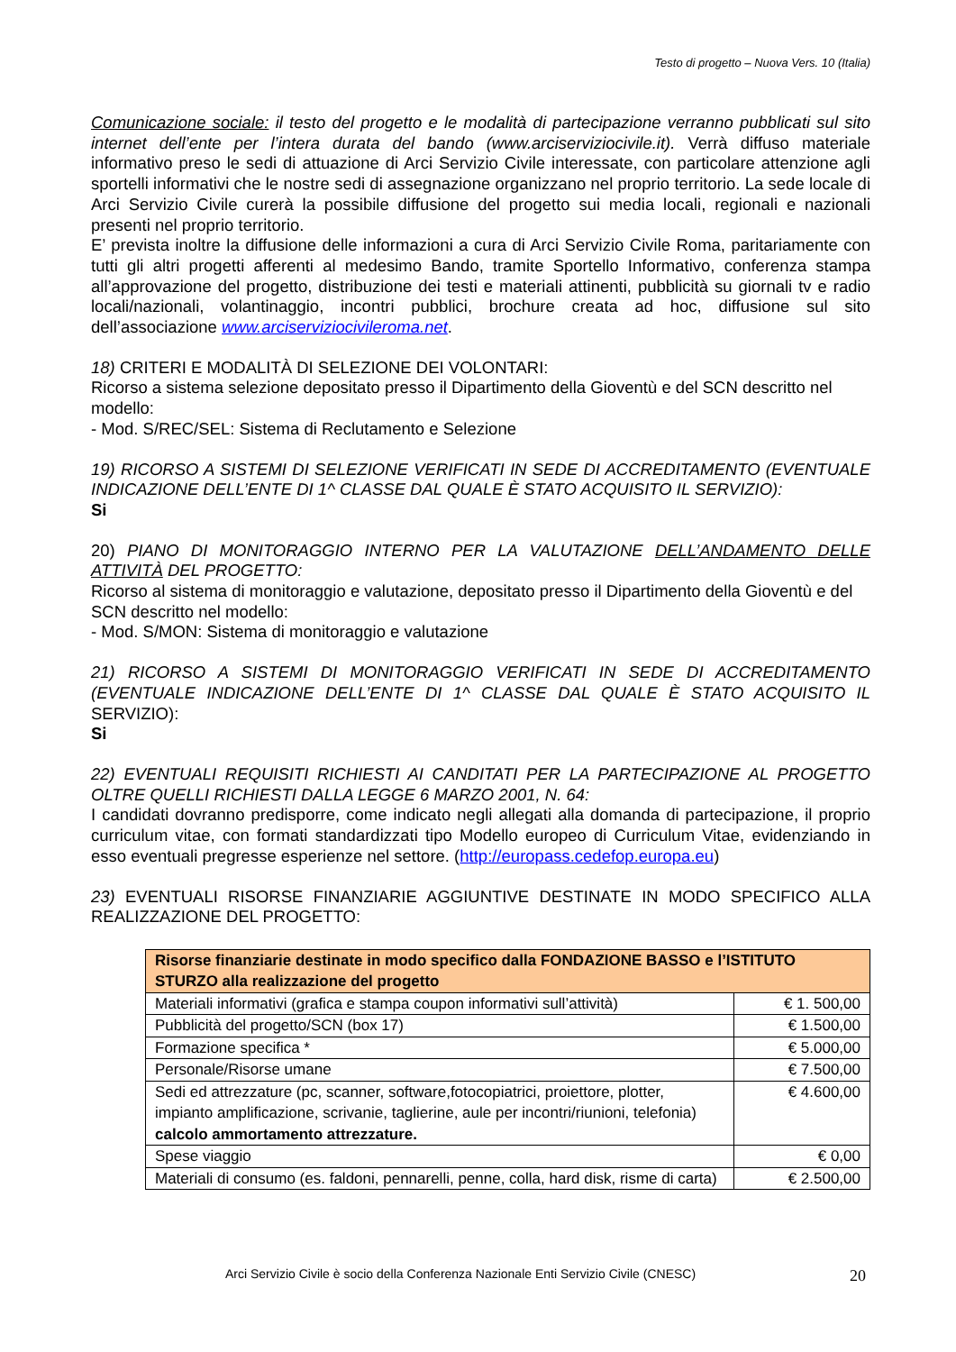Testo di progetto – Nuova Vers. 10 (Italia)
Comunicazione sociale: il testo del progetto e le modalità di partecipazione verranno pubblicati sul sito internet dell’ente per l’intera durata del bando (www.arciserviziocivile.it). Verrà diffuso materiale informativo preso le sedi di attuazione di Arci Servizio Civile interessate, con particolare attenzione agli sportelli informativi che le nostre sedi di assegnazione organizzano nel proprio territorio. La sede locale di Arci Servizio Civile curerà la possibile diffusione del progetto sui media locali, regionali e nazionali presenti nel proprio territorio.
E’ prevista inoltre la diffusione delle informazioni a cura di Arci Servizio Civile Roma, paritariamente con tutti gli altri progetti afferenti al medesimo Bando, tramite Sportello Informativo, conferenza stampa all’approvazione del progetto, distribuzione dei testi e materiali attinenti, pubblicità su giornali tv e radio locali/nazionali, volantinaggio, incontri pubblici, brochure creata ad hoc, diffusione sul sito dell’associazione www.arciserviziocivileroma.net.
18) CRITERI E MODALITÀ DI SELEZIONE DEI VOLONTARI:
Ricorso a sistema selezione depositato presso il Dipartimento della Gioventù e del SCN descritto nel modello:
- Mod. S/REC/SEL: Sistema di Reclutamento e Selezione
19) RICORSO A SISTEMI DI SELEZIONE VERIFICATI IN SEDE DI ACCREDITAMENTO (EVENTUALE INDICAZIONE DELL’ENTE DI 1^ CLASSE DAL QUALE È STATO ACQUISITO IL SERVIZIO):
Si
20) PIANO DI MONITORAGGIO INTERNO PER LA VALUTAZIONE DELL’ANDAMENTO DELLE ATTIVITÀ DEL PROGETTO:
Ricorso al sistema di monitoraggio e valutazione, depositato presso il Dipartimento della Gioventù e del SCN descritto nel modello:
- Mod. S/MON: Sistema di monitoraggio e valutazione
21) RICORSO A SISTEMI DI MONITORAGGIO VERIFICATI IN SEDE DI ACCREDITAMENTO (EVENTUALE INDICAZIONE DELL’ENTE DI 1^ CLASSE DAL QUALE È STATO ACQUISITO IL SERVIZIO):
Si
22) EVENTUALI REQUISITI RICHIESTI AI CANDITATI PER LA PARTECIPAZIONE AL PROGETTO OLTRE QUELLI RICHIESTI DALLA LEGGE 6 MARZO 2001, N. 64:
I candidati dovranno predisporre, come indicato negli allegati alla domanda di partecipazione, il proprio curriculum vitae, con formati standardizzati tipo Modello europeo di Curriculum Vitae, evidenziando in esso eventuali pregresse esperienze nel settore. (http://europass.cedefop.europa.eu)
23) EVENTUALI RISORSE FINANZIARIE AGGIUNTIVE DESTINATE IN MODO SPECIFICO ALLA REALIZZAZIONE DEL PROGETTO:
| Risorse finanziarie destinate in modo specifico dalla FONDAZIONE BASSO e l’ISTITUTO STURZO alla realizzazione del progetto | |
| Materiali informativi (grafica e stampa coupon informativi sull’attività) | € 1. 500,00 |
| Pubblicità del progetto/SCN (box 17) | € 1.500,00 |
| Formazione specifica * | € 5.000,00 |
| Personale/Risorse umane | € 7.500,00 |
| Sedi ed attrezzature (pc, scanner, software,fotocopiatrici, proiettore, plotter, impianto amplificazione, scrivanie, taglierine, aule per incontri/riunioni, telefonia) calcolo ammortamento attrezzature. | € 4.600,00 |
| Spese viaggio | € 0,00 |
| Materiali di consumo (es. faldoni, pennarelli, penne, colla, hard disk, risme di carta) | € 2.500,00 |
Arci Servizio Civile è socio della Conferenza Nazionale Enti Servizio Civile (CNESC) 20